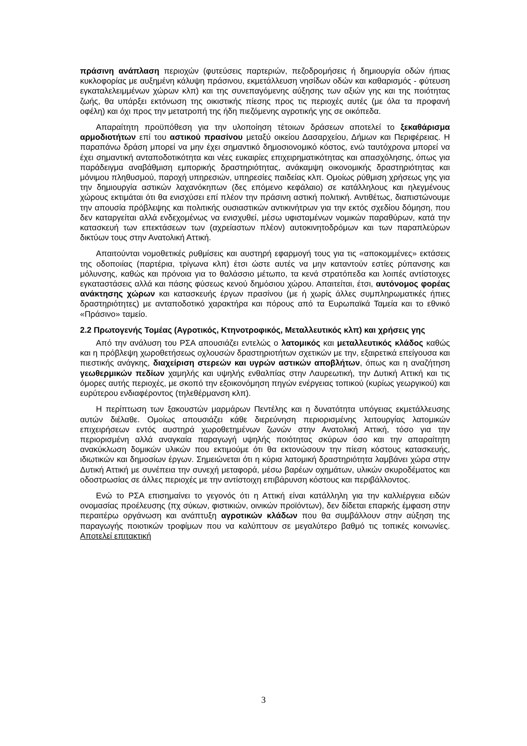πράσινη ανάπλαση περιοχών (φυτεύσεις παρτεριών, πεζοδρομήσεις ή δημιουργία οδών ήπιας κυκλοφορίας με αυξημένη κάλυψη πράσινου, εκμετάλλευση νησίδων οδών και καθαρισμός - φύτευση εγκαταλελειμμένων χώρων κλπ) και της συνεπαγόμενης αύξησης των αξιών γης και της ποιότητας ζωής, θα υπάρξει εκτόνωση της οικιστικής πίεσης προς τις περιοχές αυτές (με όλα τα προφανή οφέλη) και όχι προς την μετατροπή της ήδη πιεζόμενης αγροτικής γης σε οικόπεδα.
Απαραίτητη προϋπόθεση για την υλοποίηση τέτοιων δράσεων αποτελεί το ξεκαθάρισμα αρμοδιοτήτων επί του αστικού πρασίνου μεταξύ οικείου Δασαρχείου, Δήμων και Περιφέρειας. Η παραπάνω δράση μπορεί να μην έχει σημαντικό δημοσιονομικό κόστος, ενώ ταυτόχρονα μπορεί να έχει σημαντική ανταποδοτικότητα και νέες ευκαιρίες επιχειρηματικότητας και απασχόλησης, όπως για παράδειγμα αναβάθμιση εμπορικής δραστηριότητας, ανάκαμψη οικονομικής δραστηριότητας και μόνιμου πληθυσμού, παροχή υπηρεσιών, υπηρεσίες παιδείας κλπ. Ομοίως ρύθμιση χρήσεως γης για την δημιουργία αστικών λαχανόκηπων (δες επόμενο κεφάλαιο) σε κατάλληλους και ηλεγμένους χώρους εκτιμάται ότι θα ενισχύσει επί πλέον την πράσινη αστική πολιτική. Αντιθέτως, διαπιστώνουμε την απουσία πρόβλεψης και πολιτικής ουσιαστικών αντικινήτρων για την εκτός σχεδίου δόμηση, που δεν καταργείται αλλά ενδεχομένως να ενισχυθεί, μέσω υφισταμένων νομικών παραθύρων, κατά την κατασκευή των επεκτάσεων των (αχρείαστων πλέον) αυτοκινητοδρόμων και των παραπλεύρων δικτύων τους στην Ανατολική Αττική.
Απαιτούνται νομοθετικές ρυθμίσεις και αυστηρή εφαρμογή τους για τις «αποκομμένες» εκτάσεις της οδοποιίας (παρτέρια, τρίγωνα κλπ) έτσι ώστε αυτές να μην καταντούν εστίες ρύπανσης και μόλυνσης, καθώς και πρόνοια για το θαλάσσιο μέτωπο, τα κενά στρατόπεδα και λοιπές αντίστοιχες εγκαταστάσεις αλλά και πάσης φύσεως κενού δημόσιου χώρου. Απαιτείται, έτσι, αυτόνομος φορέας ανάκτησης χώρων και κατασκευής έργων πρασίνου (με ή χωρίς άλλες συμπληρωματικές ήπιες δραστηριότητες) με ανταποδοτικό χαρακτήρα και πόρους από τα Ευρωπαϊκά Ταμεία και το εθνικό «Πράσινο» ταμείο.
2.2 Πρωτογενής Τομέας (Αγροτικός, Κτηνοτροφικός, Μεταλλευτικός κλπ) και χρήσεις γης
Από την ανάλυση του ΡΣΑ απουσιάζει εντελώς ο λατομικός και μεταλλευτικός κλάδος καθώς και η πρόβλεψη χωροθετήσεως οχλουσών δραστηριοτήτων σχετικών με την, εξαιρετικά επείγουσα και πιεστικής ανάγκης, διαχείριση στερεών και υγρών αστικών αποβλήτων, όπως και η αναζήτηση γεωθερμικών πεδίων χαμηλής και υψηλής ενθαλπίας στην Λαυρεωτική, την Δυτική Αττική και τις όμορες αυτής περιοχές, με σκοπό την εξοικονόμηση πηγών ενέργειας τοπικού (κυρίως γεωργικού) και ευρύτερου ενδιαφέροντος (τηλεθέρμανση κλπ).
Η περίπτωση των ξακουστών μαρμάρων Πεντέλης και η δυνατότητα υπόγειας εκμετάλλευσης αυτών διέλαθε. Ομοίως απουσιάζει κάθε διερεύνηση περιορισμένης λειτουργίας λατομικών επιχειρήσεων εντός αυστηρά χωροθετημένων ζωνών στην Ανατολική Αττική, τόσο για την περιορισμένη αλλά αναγκαία παραγωγή υψηλής ποιότητας σκύρων όσο και την απαραίτητη ανακύκλωση δομικών υλικών που εκτιμούμε ότι θα εκτονώσουν την πίεση κόστους κατασκευής, ιδιωτικών και δημοσίων έργων. Σημειώνεται ότι η κύρια λατομική δραστηριότητα λαμβάνει χώρα στην Δυτική Αττική με συνέπεια την συνεχή μεταφορά, μέσω βαρέων οχημάτων, υλικών σκυροδέματος και οδοστρωσίας σε άλλες περιοχές με την αντίστοιχη επιβάρυνση κόστους και περιβάλλοντος.
Ενώ το ΡΣΑ επισημαίνει το γεγονός ότι η Αττική είναι κατάλληλη για την καλλιέργεια ειδών ονομασίας προέλευσης (πχ σύκων, φιστικιών, οινικών προϊόντων), δεν δίδεται επαρκής έμφαση στην περαιτέρω οργάνωση και ανάπτυξη αγροτικών κλάδων που θα συμβάλλουν στην αύξηση της παραγωγής ποιοτικών τροφίμων που να καλύπτουν σε μεγαλύτερο βαθμό τις τοπικές κοινωνίες. Αποτελεί επιτακτική
3